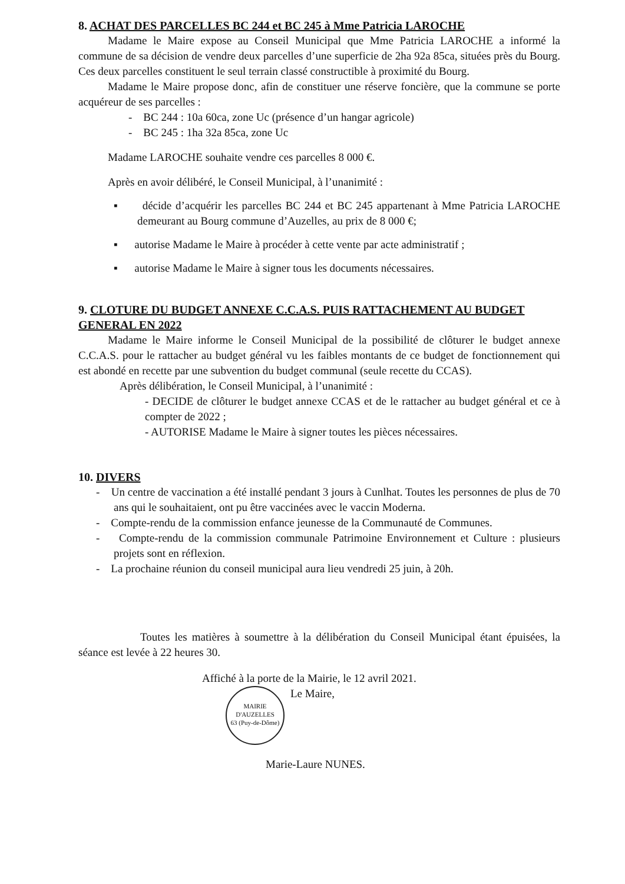8. ACHAT DES PARCELLES BC 244 et BC 245 à Mme Patricia LAROCHE
Madame le Maire expose au Conseil Municipal que Mme Patricia LAROCHE a informé la commune de sa décision de vendre deux parcelles d’une superficie de 2ha 92a 85ca, situées près du Bourg. Ces deux parcelles constituent le seul terrain classé constructible à proximité du Bourg.
Madame le Maire propose donc, afin de constituer une réserve foncière, que la commune se porte acquéreur de ses parcelles :
- BC 244 : 10a 60ca, zone Uc (présence d’un hangar agricole)
- BC 245 : 1ha 32a 85ca, zone Uc
Madame LAROCHE souhaite vendre ces parcelles 8 000 €.
Après en avoir délibéré, le Conseil Municipal, à l’unanimité :
▪ décide d’acquérir les parcelles BC 244 et BC 245 appartenant à Mme Patricia LAROCHE demeurant au Bourg commune d’Auzelles, au prix de 8 000 €;
▪ autorise Madame le Maire à procéder à cette vente par acte administratif ;
▪ autorise Madame le Maire à signer tous les documents nécessaires.
9. CLOTURE DU BUDGET ANNEXE C.C.A.S. PUIS RATTACHEMENT AU BUDGET GENERAL EN 2022
Madame le Maire informe le Conseil Municipal de la possibilité de clôturer le budget annexe C.C.A.S. pour le rattacher au budget général vu les faibles montants de ce budget de fonctionnement qui est abondé en recette par une subvention du budget communal (seule recette du CCAS).
Après délibération, le Conseil Municipal, à l’unanimité :
- DECIDE de clôturer le budget annexe CCAS et de le rattacher au budget général et ce à compter de 2022 ;
- AUTORISE Madame le Maire à signer toutes les pièces nécessaires.
10. DIVERS
- Un centre de vaccination a été installé pendant 3 jours à Cunlhat. Toutes les personnes de plus de 70 ans qui le souhaitaient, ont pu être vaccinées avec le vaccin Moderna.
- Compte-rendu de la commission enfance jeunesse de la Communauté de Communes.
- Compte-rendu de la commission communale Patrimoine Environnement et Culture : plusieurs projets sont en réflexion.
- La prochaine réunion du conseil municipal aura lieu vendredi 25 juin, à 20h.
Toutes les matières à soumettre à la délibération du Conseil Municipal étant épuisées, la séance est levée à 22 heures 30.
Affiché à la porte de la Mairie, le 12 avril 2021.
MAIRIE D'AUZELLES
63 (Puy-de-Dôme) Le Maire,
Marie-Laure NUNES.